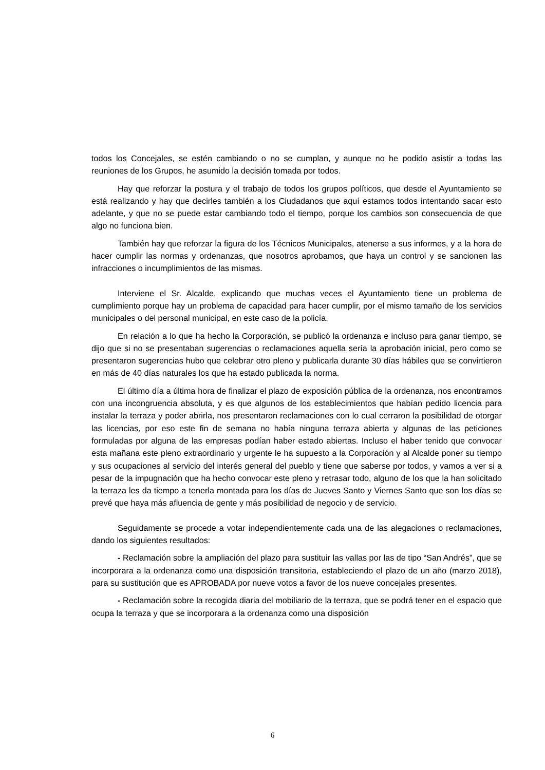todos los Concejales, se estén cambiando o no se cumplan, y aunque no he podido asistir a todas las reuniones de los Grupos, he asumido la decisión tomada por todos.
Hay que reforzar la postura y el trabajo de todos los grupos políticos, que desde el Ayuntamiento se está realizando y hay que decirles también a los Ciudadanos que aquí estamos todos intentando sacar esto adelante, y que no se puede estar cambiando todo el tiempo, porque los cambios son consecuencia de que algo no funciona bien.
También hay que reforzar la figura de los Técnicos Municipales, atenerse a sus informes, y a la hora de hacer cumplir las normas y ordenanzas, que nosotros aprobamos, que haya un control y se sancionen las infracciones o incumplimientos de las mismas.
Interviene el Sr. Alcalde, explicando que muchas veces el Ayuntamiento tiene un problema de cumplimiento porque hay un problema de capacidad para hacer cumplir, por el mismo tamaño de los servicios municipales o del personal municipal, en este caso de la policía.
En relación a lo que ha hecho la Corporación, se publicó la ordenanza e incluso para ganar tiempo, se dijo que si no se presentaban sugerencias o reclamaciones aquella sería la aprobación inicial, pero como se presentaron sugerencias hubo que celebrar otro pleno y publicarla durante 30 días hábiles que se convirtieron en más de 40 días naturales los que ha estado publicada la norma.
El último día a última hora de finalizar el plazo de exposición pública de la ordenanza, nos encontramos con una incongruencia absoluta, y es que algunos de los establecimientos que habían pedido licencia para instalar la terraza y poder abrirla, nos presentaron reclamaciones con lo cual cerraron la posibilidad de otorgar las licencias, por eso este fin de semana no había ninguna terraza abierta y algunas de las peticiones formuladas por alguna de las empresas podían haber estado abiertas. Incluso el haber tenido que convocar esta mañana este pleno extraordinario y urgente le ha supuesto a la Corporación y al Alcalde poner su tiempo y sus ocupaciones al servicio del interés general del pueblo y tiene que saberse por todos, y vamos a ver si a pesar de la impugnación que ha hecho convocar este pleno y retrasar todo, alguno de los que la han solicitado la terraza les da tiempo a tenerla montada para los días de Jueves Santo y Viernes Santo que son los días se prevé que haya más afluencia de gente y más posibilidad de negocio y de servicio.
Seguidamente se procede a votar independientemente cada una de las alegaciones o reclamaciones, dando los siguientes resultados:
- Reclamación sobre la ampliación del plazo para sustituir las vallas por las de tipo “San Andrés”, que se incorporara a la ordenanza como una disposición transitoria, estableciendo el plazo de un año (marzo 2018), para su sustitución que es APROBADA por nueve votos a favor de los nueve concejales presentes.
- Reclamación sobre la recogida diaria del mobiliario de la terraza, que se podrá tener en el espacio que ocupa la terraza y que se incorporara a la ordenanza como una disposición
6